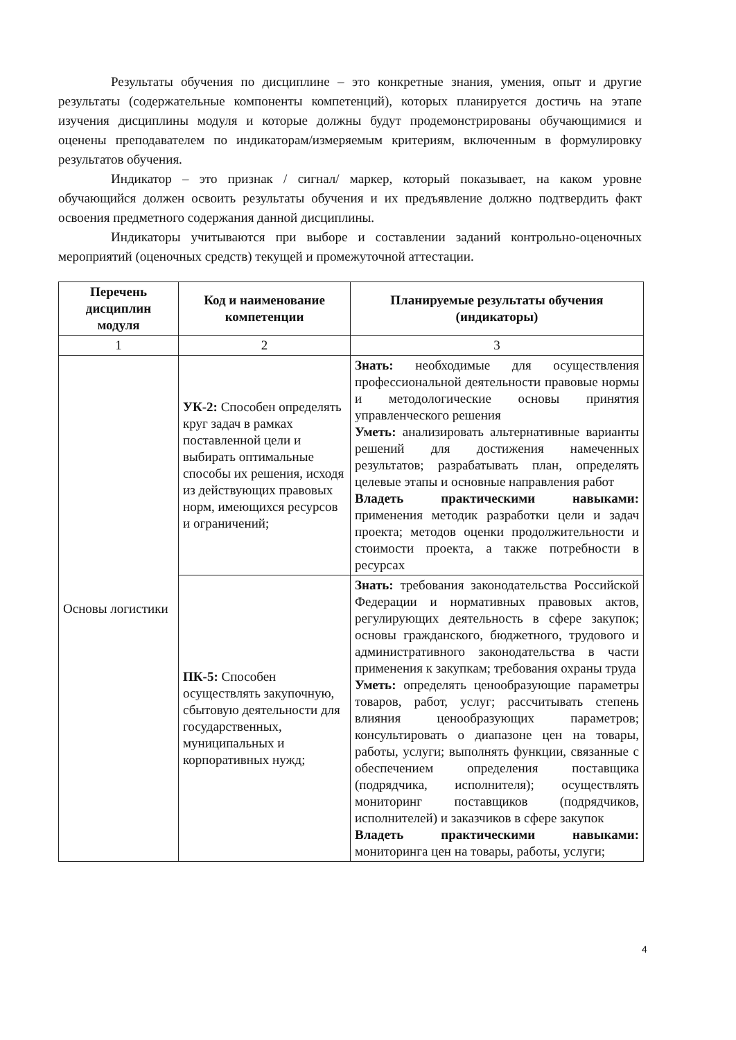Результаты обучения по дисциплине – это конкретные знания, умения, опыт и другие результаты (содержательные компоненты компетенций), которых планируется достичь на этапе изучения дисциплины модуля и которые должны будут продемонстрированы обучающимися и оценены преподавателем по индикаторам/измеряемым критериям, включенным в формулировку результатов обучения.
Индикатор – это признак / сигнал/ маркер, который показывает, на каком уровне обучающийся должен освоить результаты обучения и их предъявление должно подтвердить факт освоения предметного содержания данной дисциплины.
Индикаторы учитываются при выборе и составлении заданий контрольно-оценочных мероприятий (оценочных средств) текущей и промежуточной аттестации.
| Перечень дисциплин модуля | Код и наименование компетенции | Планируемые результаты обучения (индикаторы) |
| --- | --- | --- |
| 1 | 2 | 3 |
| Основы логистики | УК-2: Способен определять круг задач в рамках поставленной цели и выбирать оптимальные способы их решения, исходя из действующих правовых норм, имеющихся ресурсов и ограничений; | Знать: необходимые для осуществления профессиональной деятельности правовые нормы и методологические основы принятия управленческого решения Уметь: анализировать альтернативные варианты решений для достижения намеченных результатов; разрабатывать план, определять целевые этапы и основные направления работ Владеть практическими навыками: применения методик разработки цели и задач проекта; методов оценки продолжительности и стоимости проекта, а также потребности в ресурсах |
| | ПК-5: Способен осуществлять закупочную, сбытовую деятельности для государственных, муниципальных и корпоративных нужд; | Знать: требования законодательства Российской Федерации и нормативных правовых актов, регулирующих деятельность в сфере закупок; основы гражданского, бюджетного, трудового и административного законодательства в части применения к закупкам; требования охраны труда Уметь: определять ценообразующие параметры товаров, работ, услуг; рассчитывать степень влияния ценообразующих параметров; консультировать о диапазоне цен на товары, работы, услуги; выполнять функции, связанные с обеспечением определения поставщика (подрядчика, исполнителя); осуществлять мониторинг поставщиков (подрядчиков, исполнителей) и заказчиков в сфере закупок Владеть практическими навыками: мониторинга цен на товары, работы, услуги; |
4